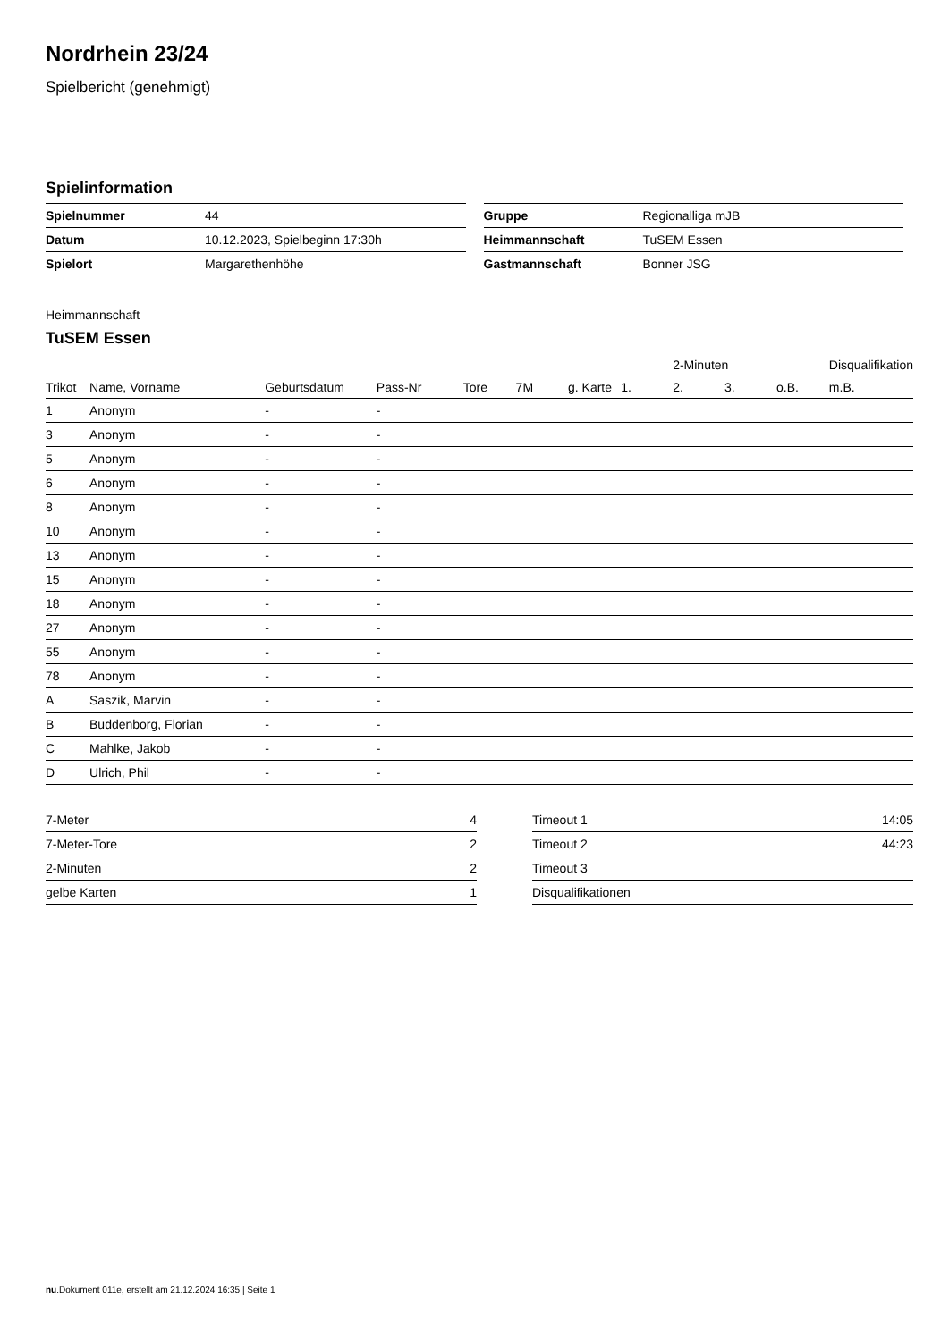Nordrhein 23/24
Spielbericht (genehmigt)
Spielinformation
| Spielnummer | 44 |
| Datum | 10.12.2023, Spielbeginn 17:30h |
| Spielort | Margarethenhöhe |
| Gruppe | Regionalliga mJB |
| Heimmannschaft | TuSEM Essen |
| Gastmannschaft | Bonner JSG |
Heimmannschaft
TuSEM Essen
| | | | | | | | | 2-Minuten | | | Disqualifikation |
| --- | --- | --- | --- | --- | --- | --- | --- | --- | --- | --- | --- |
| Trikot | Name, Vorname | Geburtsdatum | Pass-Nr | Tore | 7M | g. Karte | 1. | 2. | 3. | o.B. | m.B. |
| 1 | Anonym | - | - | | | | | | | | |
| 3 | Anonym | - | - | | | | | | | | |
| 5 | Anonym | - | - | | | | | | | | |
| 6 | Anonym | - | - | | | | | | | | |
| 8 | Anonym | - | - | | | | | | | | |
| 10 | Anonym | - | - | | | | | | | | |
| 13 | Anonym | - | - | | | | | | | | |
| 15 | Anonym | - | - | | | | | | | | |
| 18 | Anonym | - | - | | | | | | | | |
| 27 | Anonym | - | - | | | | | | | | |
| 55 | Anonym | - | - | | | | | | | | |
| 78 | Anonym | - | - | | | | | | | | |
| A | Saszik, Marvin | - | - | | | | | | | | |
| B | Buddenborg, Florian | - | - | | | | | | | | |
| C | Mahlke, Jakob | - | - | | | | | | | | |
| D | Ulrich, Phil | - | - | | | | | | | | |
| 7-Meter | 4 |
| 7-Meter-Tore | 2 |
| 2-Minuten | 2 |
| gelbe Karten | 1 |
| Timeout 1 | 14:05 |
| Timeout 2 | 44:23 |
| Timeout 3 | |
| Disqualifikationen | |
nu.Dokument 011e, erstellt am 21.12.2024 16:35 | Seite 1